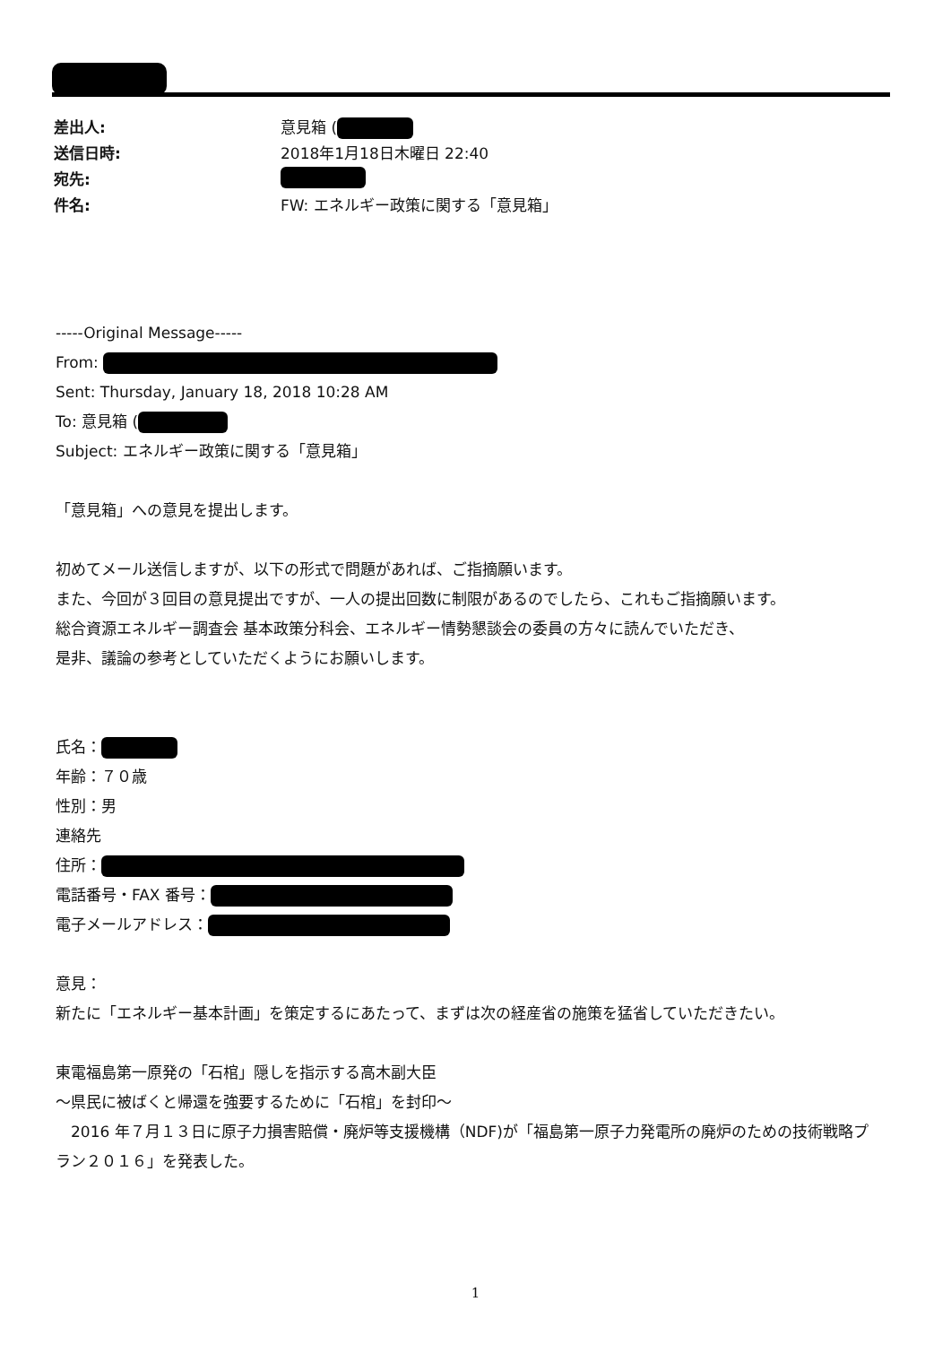| 差出人: | 意見箱 ( |
| 送信日時: | 2018年1月18日木曜日 22:40 |
| 宛先: | |
| 件名: | FW: エネルギー政策に関する「意見箱」 |
-----Original Message-----
From:
Sent: Thursday, January 18, 2018 10:28 AM
To: 意見箱 (
Subject: エネルギー政策に関する「意見箱」
「意見箱」への意見を提出します。
初めてメール送信しますが、以下の形式で問題があれば、ご指摘願います。
また、今回が３回目の意見提出ですが、一人の提出回数に制限があるのでしたら、これもご指摘願います。
総合資源エネルギー調査会 基本政策分科会、エネルギー情勢懇談会の委員の方々に読んでいただき、
是非、議論の参考としていただくようにお願いします。
氏名：
年齢：７０歳
性別：男
連絡先
住所：
電話番号・FAX 番号：
電子メールアドレス：
意見：
新たに「エネルギー基本計画」を策定するにあたって、まずは次の経産省の施策を猛省していただきたい。
東電福島第一原発の「石棺」隠しを指示する高木副大臣
～県民に被ばくと帰還を強要するために「石棺」を封印～
　2016 年７月１３日に原子力損害賠償・廃炉等支援機構（NDF)が「福島第一原子力発電所の廃炉のための技術戦略プラン２０１６」を発表した。
1